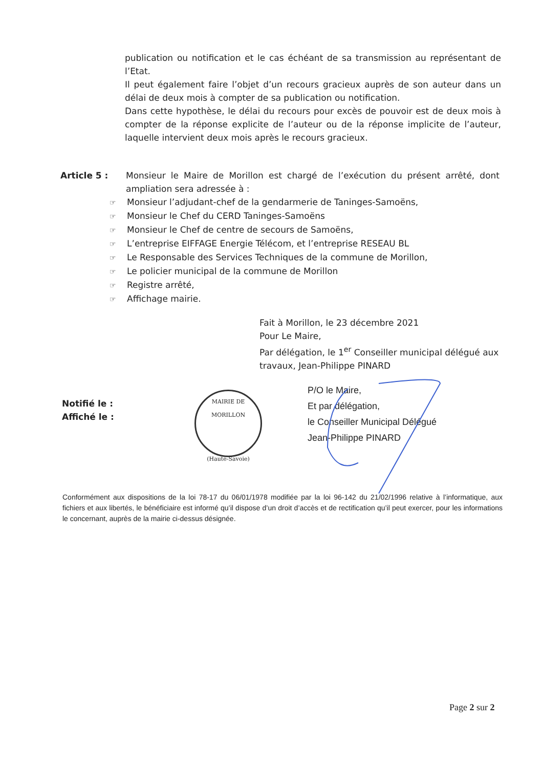publication ou notification et le cas échéant de sa transmission au représentant de l’Etat.
Il peut également faire l’objet d’un recours gracieux auprès de son auteur dans un délai de deux mois à compter de sa publication ou notification.
Dans cette hypothèse, le délai du recours pour excès de pouvoir est de deux mois à compter de la réponse explicite de l’auteur ou de la réponse implicite de l’auteur, laquelle intervient deux mois après le recours gracieux.
Article 5 : Monsieur le Maire de Morillon est chargé de l’exécution du présent arrêté, dont ampliation sera adressée à :
☞ Monsieur l’adjudant-chef de la gendarmerie de Taninges-Samoëns,
☞ Monsieur le Chef du CERD Taninges-Samoëns
☞ Monsieur le Chef de centre de secours de Samoëns,
☞ L’entreprise EIFFAGE Energie Télécom, et l’entreprise RESEAU BL
☞ Le Responsable des Services Techniques de la commune de Morillon,
☞ Le policier municipal de la commune de Morillon
☞ Registre arrêté,
☞ Affichage mairie.
Fait à Morillon, le 23 décembre 2021
Pour Le Maire,
Par délégation, le 1<sup>er</sup> Conseiller municipal délégué aux travaux, Jean-Philippe PINARD
Notifié le :
Affiché le :
MAIRIE DE MORILLON
(Haute-Savoie)
P/O le Maire,
Et par délégation,
le Conseiller Municipal Délégué
Jean-Philippe PINARD
Conformément aux dispositions de la loi 78-17 du 06/01/1978 modifiée par la loi 96-142 du 21/02/1996 relative à l’informatique, aux fichiers et aux libertés, le bénéficiaire est informé qu’il dispose d’un droit d’accès et de rectification qu’il peut exercer, pour les informations le concernant, auprès de la mairie ci-dessus désignée.
Page 2 sur 2